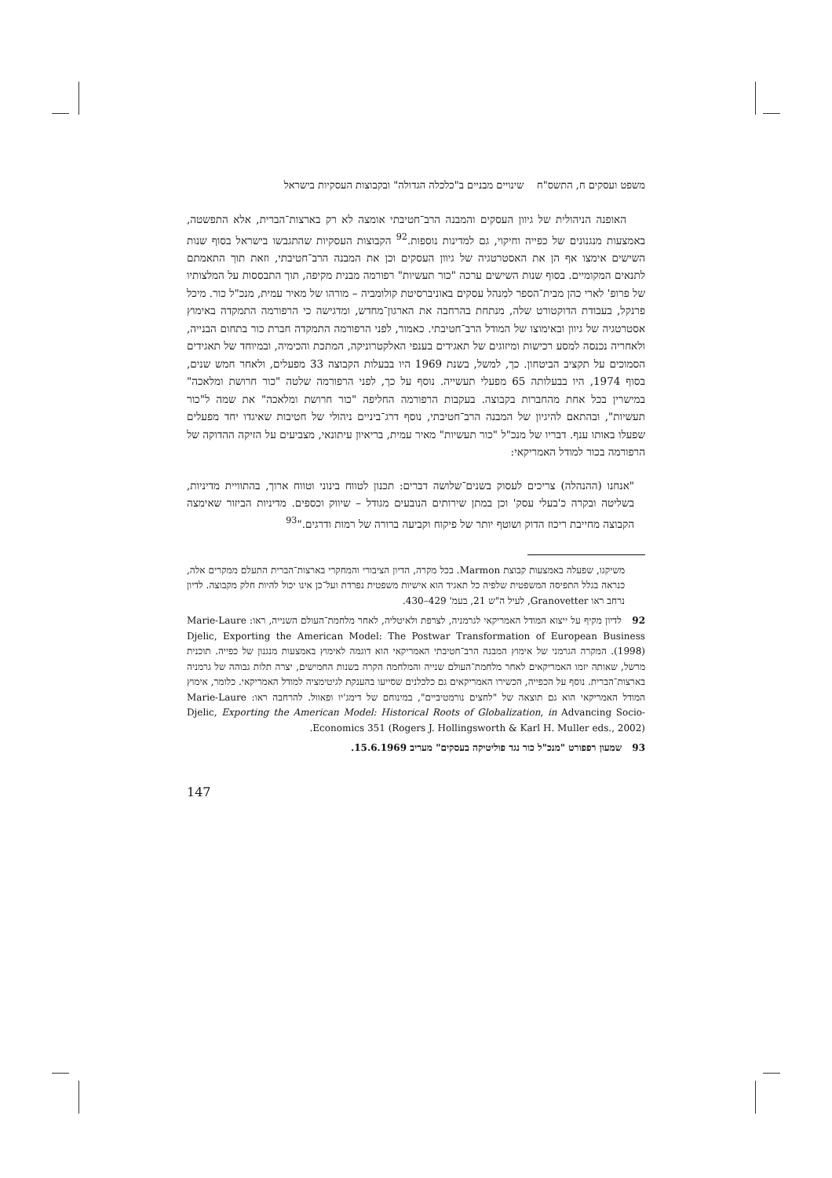משפט ועסקים ח, התשס"ח שינויים מבניים ב"כלכלה הגדולה" ובקבוצות העסקיות בישראל
האופנה הניהולית של גיוון העסקים והמבנה הרב־חטיבתי אומצה לא רק בארצות־הברית, אלא התפשטה, באמצעות מנגנונים של כפייה וחיקוי, גם למדינות נוספות.<sup>92</sup> הקבוצות העסקיות שהתגבשו בישראל בסוף שנות השישים אימצו אף הן את האסטרטגיה של גיוון העסקים וכן את המבנה הרב־חטיבתי, וזאת תוך התאמתם לתנאים המקומיים. בסוף שנות השישים ערכה "כור תעשיות" רפורמה מבנית מקיפה, תוך התבססות על המלצותיו של פרופ' לארי כהן מבית־הספר למִנהל עסקים באוניברסיטת קולומביה – מורהו של מאיר עמית, מנכ"ל כור. מיכל פרנקל, בעבודת הדוקטורט שלה, מנתחת בהרחבה את הארגון־מחדש, ומדגישה כי הרפורמה התמקדה באימוץ אסטרטגיה של גיוון ובאימוצו של המודל הרב־חטיבתי. כאמור, לפני הרפורמה התמקדה חברת כור בתחום הבנייה, ולאחריה נכנסה למסע רכישות ומיזוגים של תאגידים בענפי האלקטרוניקה, המתכת והכימיה, ובמיוחד של תאגידים הסמוכים על תקציב הביטחון. כך, למשל, בשנת 1969 היו בבעלות הקבוצה 33 מפעלים, ולאחר חמש שנים, בסוף 1974, היו בבעלותה 65 מפעלי תעשייה. נוסף על כך, לפני הרפורמה שלטה "כור חרושת ומלאכה" במישרין בכל אחת מהחברות בקבוצה. בעקבות הרפורמה החליפה "כור חרושת ומלאכה" את שמה ל"כור תעשיות", ובהתאם להיגיון של המבנה הרב־חטיבתי, נוסף דרג־ביניים ניהולי של חטיבות שאיגדו יחד מפעלים שפעלו באותו ענף. דבריו של מנכ"ל "כור תעשיות" מאיר עמית, בריאיון עיתונאי, מצביעים על הזיקה ההדוקה של הרפורמה בכור למודל האמריקאי:
"אנחנו (ההנהלה) צריכים לעסוק בשנים־שלושה דברים: תכנון לטווח בינוני וטווח ארוך, בהתוויית מדיניות, בשליטה ובקרה כ'בעלי עסק' וכן במתן שירותים הנובעים מגודל – שיווק וכספים. מדיניות הביזור שאימצה הקבוצה מחייבת ריכוז הדוק ושוטף יותר של פיקוח וקביעה ברורה של רמות ודרגים."<sup>93</sup>
משיקגו, שפעלה באמצעות קבוצת Marmon. בכל מקרה, הדיון הציבורי והמחקרי בארצות־הברית התעלם ממקרים אלה, כנראה בגלל התפיסה המשפטית שלפיה כל תאגיד הוא אישיות משפטית נפרדת ועל־כן אינו יכול להיות חלק מקבוצה. לדיון נרחב ראו Granovetter, לעיל ה"ש 21, בעמ' 429–430.
92 לדיון מקיף על ייצוא המודל האמריקאי לגרמניה, לצרפת ולאיטליה, לאחר מלחמת־העולם השנייה, ראו: Marie-Laure Djelic, Exporting the American Model: The Postwar Transformation of European Business (1998). המקרה הגרמני של אימוץ המבנה הרב־חטיבתי האמריקאי הוא דוגמה לאימוץ באמצעות מנגנון של כפייה. תוכנית מרשל, שאותה יזמו האמריקאים לאחר מלחמת־העולם שנייה והמלחמה הקרה בשנות החמישים, יצרה תלות גבוהה של גרמניה בארצות־הברית. נוסף על הכפייה, הכשירו האמריקאים גם כלכלנים שסייעו בהענקת לגיטימציה למודל האמריקאי. כלומר, אימוץ המודל האמריקאי הוא גם תוצאה של "לחצים נורמטיביים", במינוחם של דימג'יו ופאוול. להרחבה ראו: Marie-Laure Djelic, Exporting the American Model: Historical Roots of Globalization, in Advancing Socio-Economics 351 (Rogers J. Hollingsworth & Karl H. Muller eds., 2002).
93 שמעון רפפורט "מנכ"ל כור נגד פוליטיקה בעסקים" מעריב 15.6.1969.
147